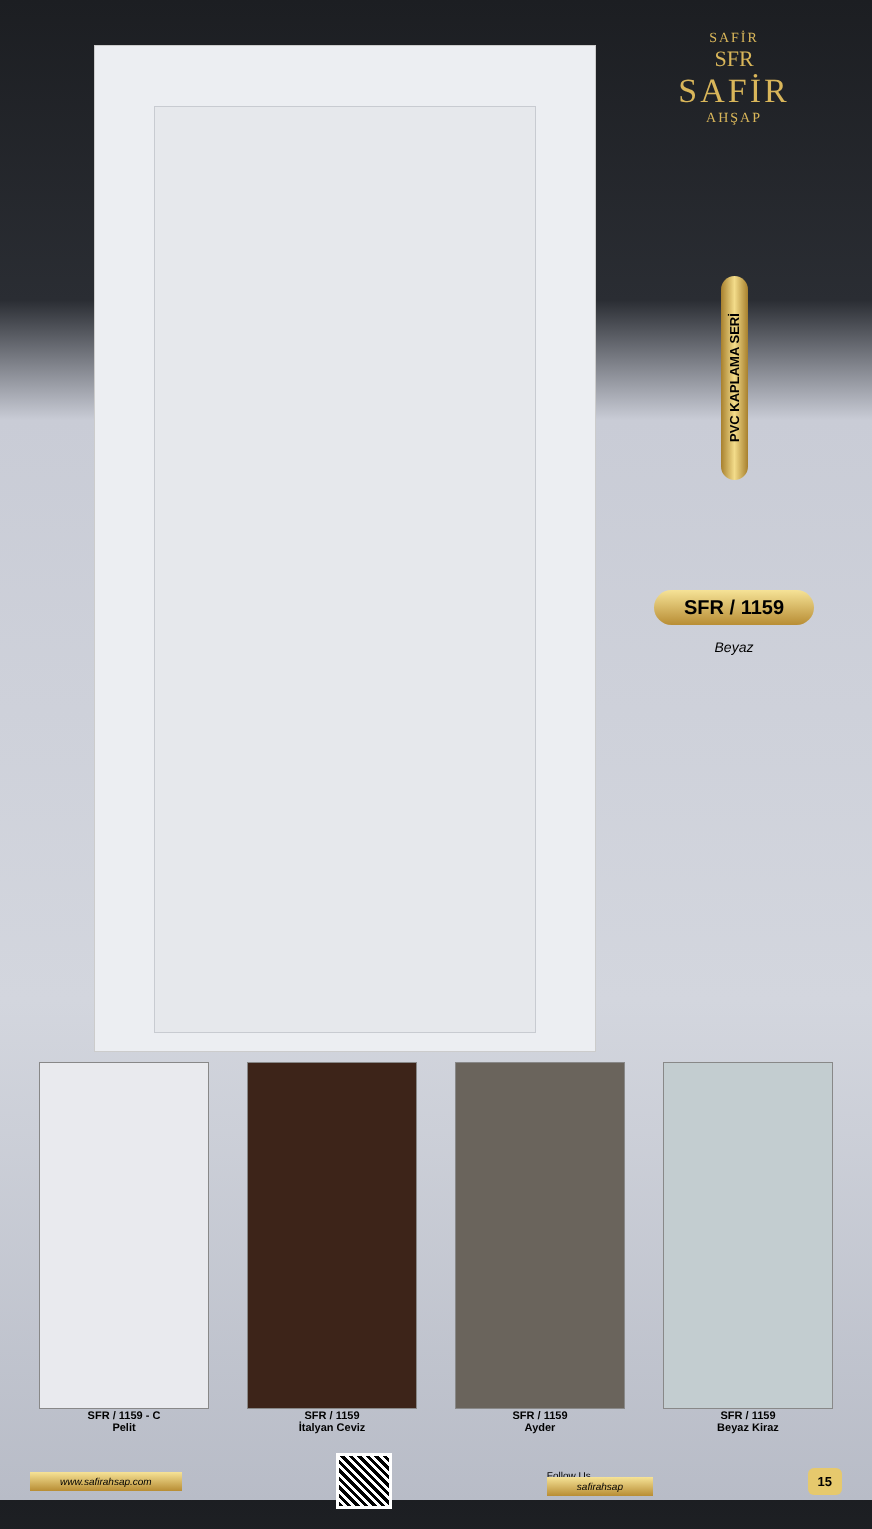SAFİR
SFR
SAFİR
AHŞAP
PVC KAPLAMA SERİ
SFR / 1159
Beyaz
SFR / 1159 - C
Pelit
SFR / 1159
İtalyan Ceviz
SFR / 1159
Ayder
SFR / 1159
Beyaz Kiraz
www.safirahsap.com
Follow Us
safirahsap 15